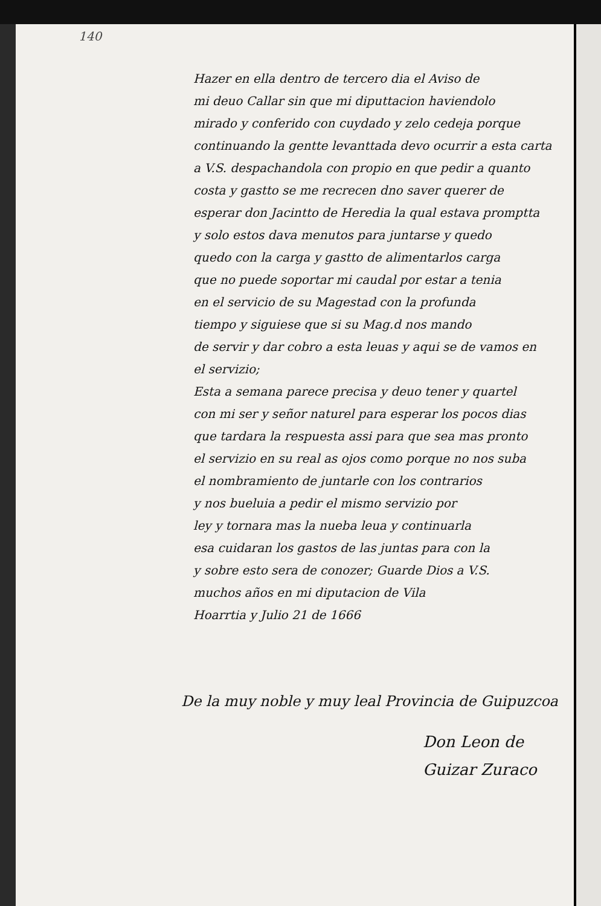140
Hazer en ella dentro de tercero dia el Aviso de
mi deuo Callar sin que mi diputtacion haviendolo
mirado y conferido con cuydado y zelo cedeja porque
continuando la gentte levanttada devo ocurrir a esta carta
a V.S. despachandola con propio en que pedir a quanto
costa y gastto se me recrecen dno saver querer de
esperar don Jacintto de Heredia la qual estava promptta
y solo estos dava menutos para juntarse y quedo
quedo con la carga y gastto de alimentarlos carga
que no puede soportar mi caudal por estar a tenia
en el servicio de su Magestad con la profunda
tiempo y siguiese que si su Mag.d nos mando
de servir y dar cobro a esta leuas y aqui se de vamos en
el servizio;
Esta a semana parece precisa y deuo tener y quartel
con mi ser y señor naturel para esperar los pocos dias
que tardara la respuesta assi para que sea mas pronto
el servizio en su real as ojos como porque no nos suba
el nombramiento de juntarle con los contrarios
y nos bueluia a pedir el mismo servizio por
ley y tornara mas la nueba leua y continuarla
esa cuidaran los gastos de las juntas para con la
y sobre esto sera de conozer; Guarde Dios a V.S.
muchos años en mi diputacion de Vila
Hoarrtia y Julio 21 de 1666
De la muy noble y muy leal Provincia de Guipuzcoa
Don Leon de
Guizar Zuraco